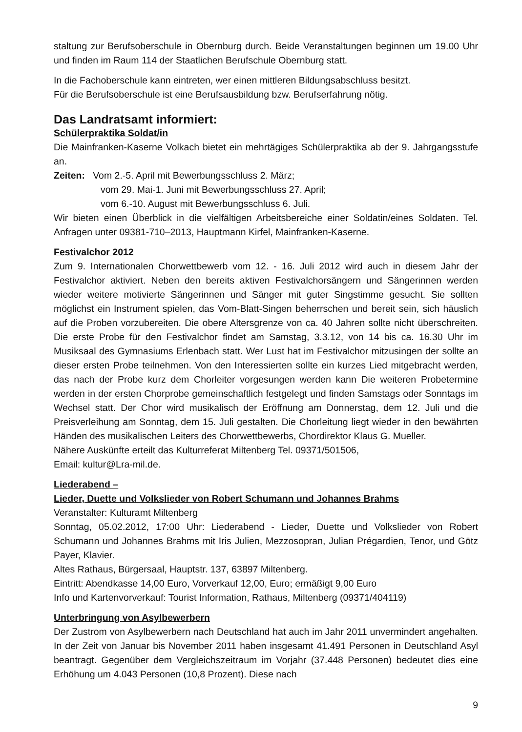staltung zur Berufsoberschule in Obernburg durch. Beide Veranstaltungen beginnen um 19.00 Uhr und finden im Raum 114 der Staatlichen Berufschule Obernburg statt.
In die Fachoberschule kann eintreten, wer einen mittleren Bildungsabschluss besitzt.
Für die Berufsoberschule ist eine Berufsausbildung bzw. Berufserfahrung nötig.
Das Landratsamt informiert:
Schülerpraktika Soldat/in
Die Mainfranken-Kaserne Volkach bietet ein mehrtägiges Schülerpraktika ab der 9. Jahrgangsstufe an.
Zeiten: Vom 2.-5. April mit Bewerbungsschluss 2. März;
vom 29. Mai-1. Juni mit Bewerbungsschluss 27. April;
vom 6.-10. August mit Bewerbungsschluss 6. Juli.
Wir bieten einen Überblick in die vielfältigen Arbeitsbereiche einer Soldatin/eines Soldaten. Tel. Anfragen unter 09381-710–2013, Hauptmann Kirfel, Mainfranken-Kaserne.
Festivalchor 2012
Zum 9. Internationalen Chorwettbewerb vom 12. - 16. Juli 2012 wird auch in diesem Jahr der Festivalchor aktiviert. Neben den bereits aktiven Festivalchorsängern und Sängerinnen werden wieder weitere motivierte Sängerinnen und Sänger mit guter Singstimme gesucht. Sie sollten möglichst ein Instrument spielen, das Vom-Blatt-Singen beherrschen und bereit sein, sich häuslich auf die Proben vorzubereiten. Die obere Altersgrenze von ca. 40 Jahren sollte nicht überschreiten. Die erste Probe für den Festivalchor findet am Samstag, 3.3.12, von 14 bis ca. 16.30 Uhr im Musiksaal des Gymnasiums Erlenbach statt. Wer Lust hat im Festivalchor mitzusingen der sollte an dieser ersten Probe teilnehmen. Von den Interessierten sollte ein kurzes Lied mitgebracht werden, das nach der Probe kurz dem Chorleiter vorgesungen werden kann Die weiteren Probetermine werden in der ersten Chorprobe gemeinschaftlich festgelegt und finden Samstags oder Sonntags im Wechsel statt. Der Chor wird musikalisch der Eröffnung am Donnerstag, dem 12. Juli und die Preisverleihung am Sonntag, dem 15. Juli gestalten. Die Chorleitung liegt wieder in den bewährten Händen des musikalischen Leiters des Chorwettbewerbs, Chordirektor Klaus G. Mueller.
Nähere Auskünfte erteilt das Kulturreferat Miltenberg Tel. 09371/501506,
Email: kultur@Lra-mil.de.
Liederabend –
Lieder, Duette und Volkslieder von Robert Schumann und Johannes Brahms
Veranstalter: Kulturamt Miltenberg
Sonntag, 05.02.2012, 17:00 Uhr: Liederabend - Lieder, Duette und Volkslieder von Robert Schumann und Johannes Brahms mit Iris Julien, Mezzosopran, Julian Prégardien, Tenor, und Götz Payer, Klavier.
Altes Rathaus, Bürgersaal, Hauptstr. 137, 63897 Miltenberg.
Eintritt: Abendkasse 14,00 Euro, Vorverkauf 12,00, Euro; ermäßigt 9,00 Euro
Info und Kartenvorverkauf: Tourist Information, Rathaus, Miltenberg (09371/404119)
Unterbringung von Asylbewerbern
Der Zustrom von Asylbewerbern nach Deutschland hat auch im Jahr 2011 unvermindert angehalten. In der Zeit von Januar bis November 2011 haben insgesamt 41.491 Personen in Deutschland Asyl beantragt. Gegenüber dem Vergleichszeitraum im Vorjahr (37.448 Personen) bedeutet dies eine Erhöhung um 4.043 Personen (10,8 Prozent). Diese nach
9